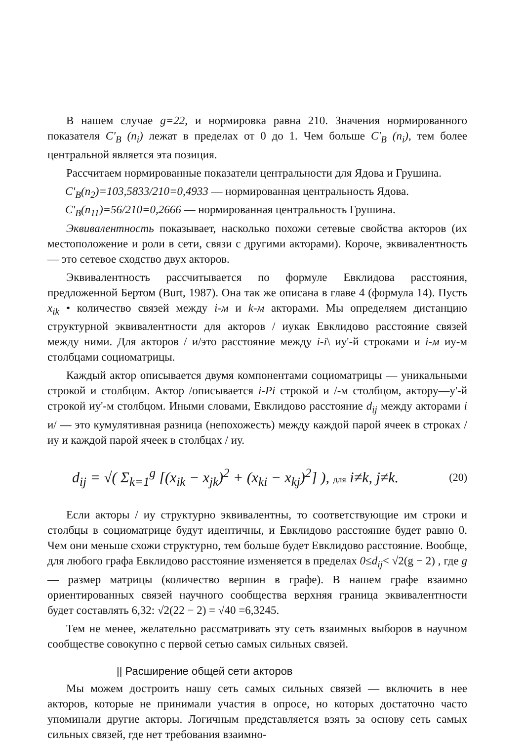В нашем случае g=22, и нормировка равна 210. Значения нормированного показателя C'<sub>B</sub> (n<sub>i</sub>) лежат в пределах от 0 до 1. Чем больше C'<sub>B</sub> (n<sub>i</sub>), тем более центральной является эта позиция.
Рассчитаем нормированные показатели центральности для Ядова и Грушина.
C'<sub>B</sub>(n<sub>2</sub>)=103,5833/210=0,4933 — нормированная центральность Ядова.
C'<sub>B</sub>(n<sub>11</sub>)=56/210=0,2666 — нормированная центральность Грушина.
Эквивалентность показывает, насколько похожи сетевые свойства акторов (их местоположение и роли в сети, связи с другими акторами). Короче, эквивалентность — это сетевое сходство двух акторов.
Эквивалентность рассчитывается по формуле Евклидова расстояния, предложенной Бертом (Burt, 1987). Она так же описана в главе 4 (формула 14). Пусть x<sub>ik</sub> • количество связей между i-м и k-м акторами. Мы определяем дистанцию структурной эквивалентности для акторов / иукак Евклидово расстояние связей между ними. Для акторов / и/это расстояние между i-i\ иу'-й строками и i-м иу-м столбцами социоматрицы.
Каждый актор описывается двумя компонентами социоматрицы — уникальными строкой и столбцом. Актор /описывается i-Pi строкой и /-м столбцом, актору—у'-й строкой иу'-м столбцом. Иными словами, Евклидово расстояние d<sub>ij</sub> между акторами i и/ — это кумулятивная разница (непохожесть) между каждой парой ячеек в строках / иу и каждой парой ячеек в столбцах / иу.
d<sub>ij</sub> = √( Σ<sub>k=1</sub><sup>g</sup> [(x<sub>ik</sub> − x<sub>jk</sub>)<sup>2</sup> + (x<sub>ki</sub> − x<sub>kj</sub>)<sup>2</sup>] ), для i≠k, j≠k. (20)
Если акторы / иу структурно эквивалентны, то соответствующие им строки и столбцы в социоматрице будут идентичны, и Евклидово расстояние будет равно 0. Чем они меньше схожи структурно, тем больше будет Евклидово расстояние. Вообще, для любого графа Евклидово расстояние изменяется в пределах 0≤d<sub>ij</sub>< √2(g − 2) , где g — размер матрицы (количество вершин в графе). В нашем графе взаимно ориентированных связей научного сообщества верхняя граница эквивалентности будет составлять 6,32: √2(22 − 2) = √40 =6,3245.
Тем не менее, желательно рассматривать эту сеть взаимных выборов в научном сообществе совокупно с первой сетью самых сильных связей.
|| Расширение общей сети акторов
Мы можем достроить нашу сеть самых сильных связей — включить в нее акторов, которые не принимали участия в опросе, но которых достаточно часто упоминали другие акторы. Логичным представляется взять за основу сеть самых сильных связей, где нет требования взаимно-